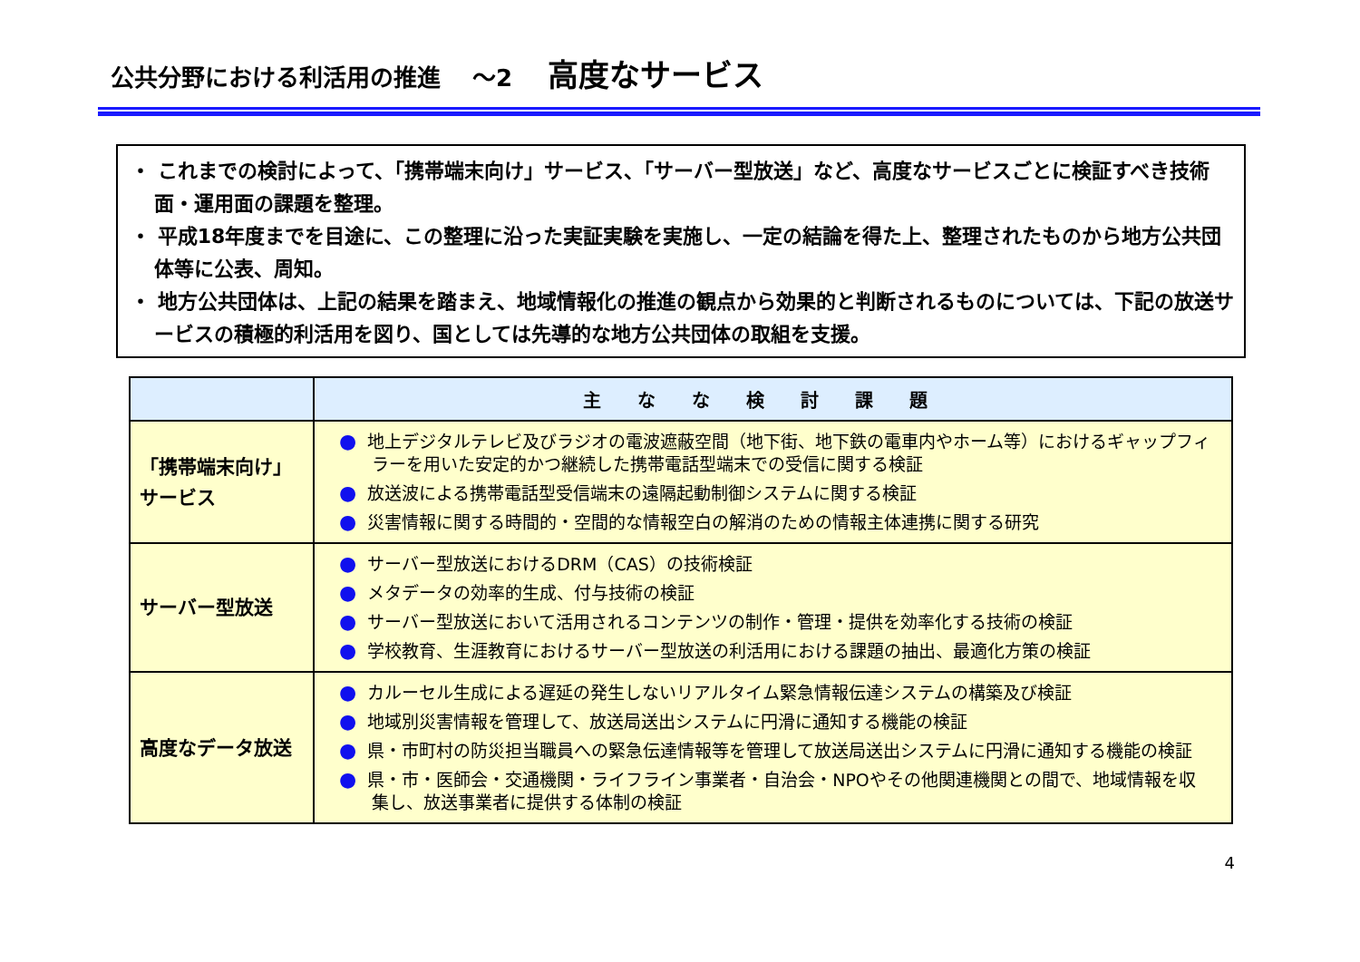公共分野における利活用の推進 　～2 高度なサービス
・ これまでの検討によって、「携帯端末向け」サービス、「サーバー型放送」など、高度なサービスごとに検証すべき技術面・運用面の課題を整理。
・ 平成18年度までを目途に、この整理に沿った実証実験を実施し、一定の結論を得た上、整理されたものから地方公共団体等に公表、周知。
・ 地方公共団体は、上記の結果を踏まえ、地域情報化の推進の観点から効果的と判断されるものについては、下記の放送サービスの積極的利活用を図り、国としては先導的な地方公共団体の取組を支援。
| | 主なな検討課題 |
| --- | --- |
| 「携帯端末向け」 サービス | ● 地上デジタルテレビ及びラジオの電波遮蔽空間（地下街、地下鉄の電車内やホーム等）におけるギャップフィラーを用いた安定的かつ継続した携帯電話型端末での受信に関する検証 ● 放送波による携帯電話型受信端末の遠隔起動制御システムに関する検証 ● 災害情報に関する時間的・空間的な情報空白の解消のための情報主体連携に関する研究 |
| サーバー型放送 | ● サーバー型放送におけるDRM（CAS）の技術検証 ● メタデータの効率的生成、付与技術の検証 ● サーバー型放送において活用されるコンテンツの制作・管理・提供を効率化する技術の検証 ● 学校教育、生涯教育におけるサーバー型放送の利活用における課題の抽出、最適化方策の検証 |
| 高度なデータ放送 | ● カルーセル生成による遅延の発生しないリアルタイム緊急情報伝達システムの構築及び検証 ● 地域別災害情報を管理して、放送局送出システムに円滑に通知する機能の検証 ● 県・市町村の防災担当職員への緊急伝達情報等を管理して放送局送出システムに円滑に通知する機能の検証 ● 県・市・医師会・交通機関・ライフライン事業者・自治会・NPOやその他関連機関との間で、地域情報を収集し、放送事業者に提供する体制の検証 |
4